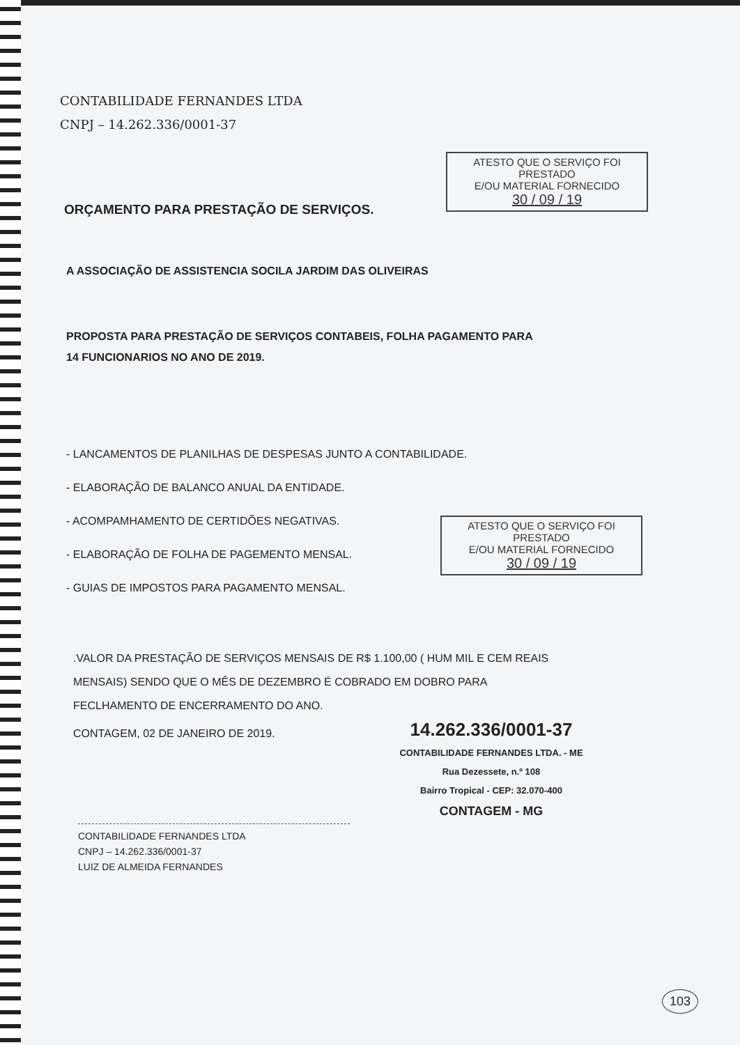CONTABILIDADE FERNANDES LTDA
CNPJ – 14.262.336/0001-37
ATESTO QUE O SERVIÇO FOI PRESTADO
E/OU MATERIAL FORNECIDO
30 / 09 / 19
ORÇAMENTO PARA PRESTAÇÃO DE SERVIÇOS.
A ASSOCIAÇÃO DE ASSISTENCIA SOCILA JARDIM DAS OLIVEIRAS
PROPOSTA PARA PRESTAÇÃO DE SERVIÇOS CONTABEIS, FOLHA PAGAMENTO PARA
14 FUNCIONARIOS NO ANO DE 2019.
- LANCAMENTOS DE PLANILHAS DE DESPESAS JUNTO A CONTABILIDADE.
- ELABORAÇÃO DE BALANCO ANUAL DA ENTIDADE.
- ACOMPAMHAMENTO DE CERTIDÕES NEGATIVAS.
- ELABORAÇÃO DE FOLHA DE PAGEMENTO MENSAL.
- GUIAS DE IMPOSTOS PARA PAGAMENTO MENSAL.
.VALOR DA PRESTAÇÃO DE SERVIÇOS MENSAIS DE R$ 1.100,00 ( HUM MIL E CEM REAIS
MENSAIS) SENDO QUE O MÊS DE DEZEMBRO É COBRADO EM DOBRO PARA
FECLHAMENTO DE ENCERRAMENTO DO ANO.
CONTAGEM, 02 DE JANEIRO DE 2019.
ATESTO QUE O SERVIÇO FOI PRESTADO
E/OU MATERIAL FORNECIDO
30 / 09 / 19
14.262.336/0001-37
CONTABILIDADE FERNANDES LTDA. - ME
Rua Dezessete, n.º 108
Bairro Tropical - CEP: 32.070-400
CONTAGEM - MG
CONTABILIDADE FERNANDES LTDA
CNPJ – 14.262.336/0001-37
LUIZ DE ALMEIDA FERNANDES
103